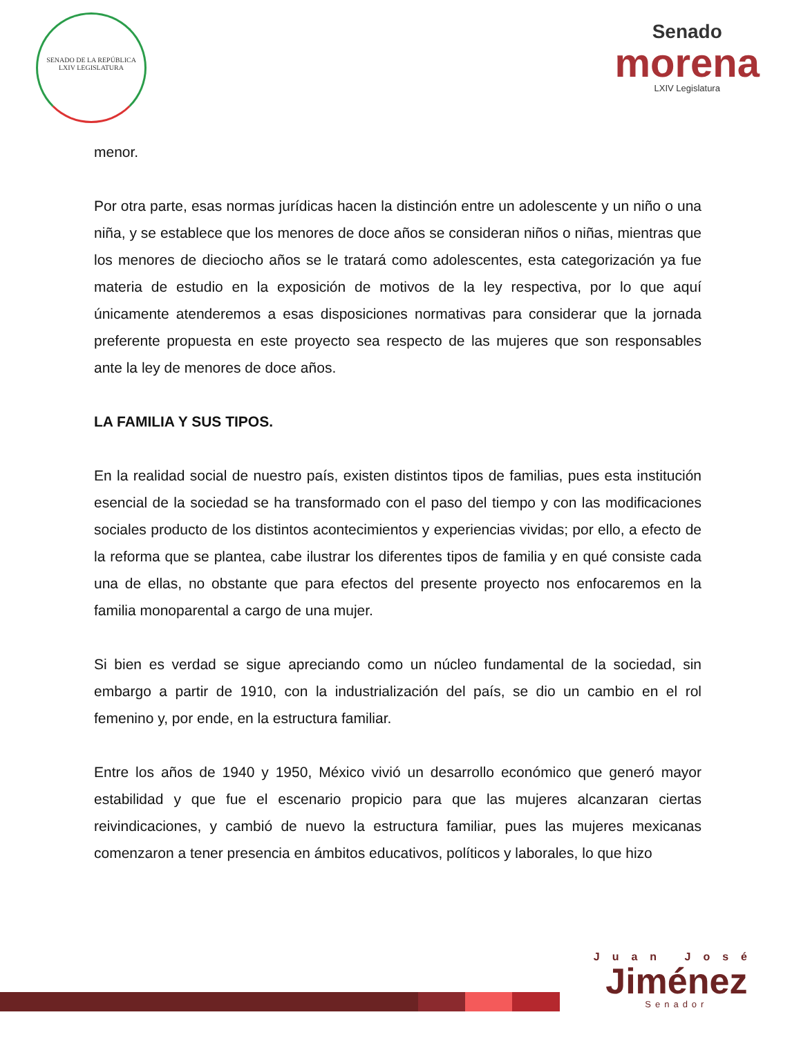SENADO DE LA REPÚBLICA
LXIV LEGISLATURA
Senado
morena
LXIV Legislatura
menor.
Por otra parte, esas normas jurídicas hacen la distinción entre un adolescente y un niño o una niña, y se establece que los menores de doce años se consideran niños o niñas, mientras que los menores de dieciocho años se le tratará como adolescentes, esta categorización ya fue materia de estudio en la exposición de motivos de la ley respectiva, por lo que aquí únicamente atenderemos a esas disposiciones normativas para considerar que la jornada preferente propuesta en este proyecto sea respecto de las mujeres que son responsables ante la ley de menores de doce años.
LA FAMILIA Y SUS TIPOS.
En la realidad social de nuestro país, existen distintos tipos de familias, pues esta institución esencial de la sociedad se ha transformado con el paso del tiempo y con las modificaciones sociales producto de los distintos acontecimientos y experiencias vividas; por ello, a efecto de la reforma que se plantea, cabe ilustrar los diferentes tipos de familia y en qué consiste cada una de ellas, no obstante que para efectos del presente proyecto nos enfocaremos en la familia monoparental a cargo de una mujer.
Si bien es verdad se sigue apreciando como un núcleo fundamental de la sociedad, sin embargo a partir de 1910, con la industrialización del país, se dio un cambio en el rol femenino y, por ende, en la estructura familiar.
Entre los años de 1940 y 1950, México vivió un desarrollo económico que generó mayor estabilidad y que fue el escenario propicio para que las mujeres alcanzaran ciertas reivindicaciones, y cambió de nuevo la estructura familiar, pues las mujeres mexicanas comenzaron a tener presencia en ámbitos educativos, políticos y laborales, lo que hizo
Juan José
Jiménez
Senador